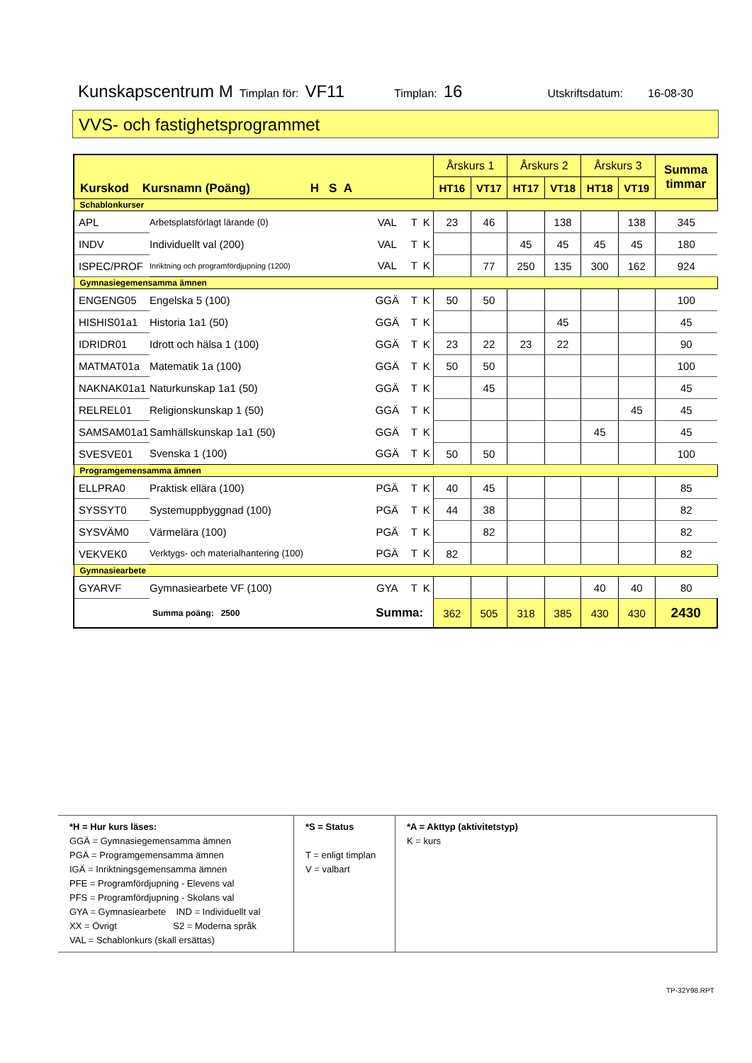Kunskapscentrum M Timplan för: VF11 Timplan: 16 Utskriftsdatum: 16-08-30
VVS- och fastighetsprogrammet
| Kurskod Kursnamn (Poäng) H S A | | | | | Årskurs 1 | | Årskurs 2 | | Årskurs 3 | | Summa timmar |
| --- | --- | --- | --- | --- | --- | --- | --- | --- | --- | --- | --- |
| | | | | | HT16 | VT17 | HT17 | VT18 | HT18 | VT19 | |
| Schablonkurser | | | | | | | | | | | |
| APL | Arbetsplatsförlagt lärande (0) | VAL | T | K | 23 | 46 | | 138 | | 138 | 345 |
| INDV | Individuellt val (200) | VAL | T | K | | | 45 | 45 | 45 | 45 | 180 |
| ISPEC/PROF | Inriktning och programfördjupning (1200) | VAL | T | K | | 77 | 250 | 135 | 300 | 162 | 924 |
| Gymnasiegemensamma ämnen | | | | | | | | | | | |
| ENGENG05 | Engelska 5 (100) | GGÄ | T | K | 50 | 50 | | | | | 100 |
| HISHIS01a1 | Historia 1a1 (50) | GGÄ | T | K | | | | 45 | | | 45 |
| IDRIDR01 | Idrott och hälsa 1 (100) | GGÄ | T | K | 23 | 22 | 23 | 22 | | | 90 |
| MATMAT01a | Matematik 1a (100) | GGÄ | T | K | 50 | 50 | | | | | 100 |
| NAKNAK01a1 | Naturkunskap 1a1 (50) | GGÄ | T | K | | 45 | | | | | 45 |
| RELREL01 | Religionskunskap 1 (50) | GGÄ | T | K | | | | | | 45 | 45 |
| SAMSAM01a1 | Samhällskunskap 1a1 (50) | GGÄ | T | K | | | | | 45 | | 45 |
| SVESVE01 | Svenska 1 (100) | GGÄ | T | K | 50 | 50 | | | | | 100 |
| Programgemensamma ämnen | | | | | | | | | | | |
| ELLPRA0 | Praktisk ellära (100) | PGÄ | T | K | 40 | 45 | | | | | 85 |
| SYSSYT0 | Systemuppbyggnad (100) | PGÄ | T | K | 44 | 38 | | | | | 82 |
| SYSVÄM0 | Värmelära (100) | PGÄ | T | K | | 82 | | | | | 82 |
| VEKVEK0 | Verktygs- och materialhantering (100) | PGÄ | T | K | 82 | | | | | | 82 |
| Gymnasiearbete | | | | | | | | | | | |
| GYARVF | Gymnasiearbete VF (100) | GYA | T | K | | | | | 40 | 40 | 80 |
| Summa poäng: 2500 | | Summa: | | | 362 | 505 | 318 | 385 | 430 | 430 | 2430 |
| *H = Hur kurs läses: GGÄ = Gymnasiegemensamma ämnen PGÄ = Programgemensamma ämnen IGÄ = Inriktningsgemensamma ämnen PFE = Programfördjupning - Elevens val PFS = Programfördjupning - Skolans val GYA = Gymnasiearbete IND = Individuellt val XX = Övrigt S2 = Moderna språk VAL = Schablonkurs (skall ersättas) | *S = Status T = enligt timplan V = valbart | *A = Akttyp (aktivitetstyp) K = kurs |
TP-32Y98.RPT